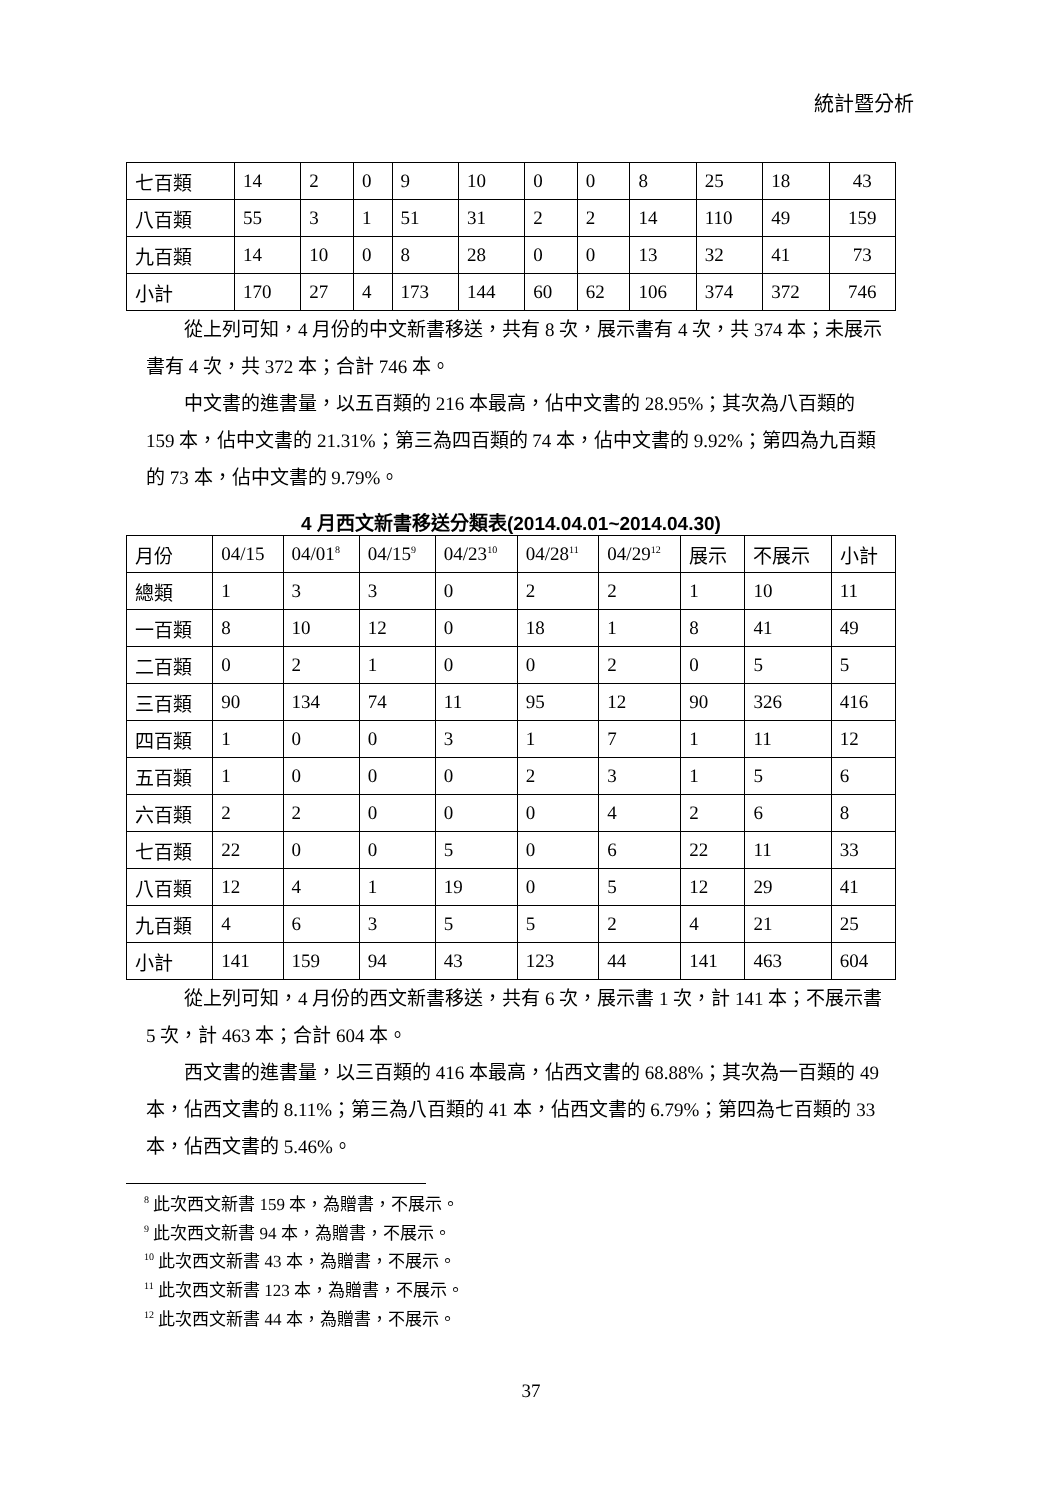統計暨分析
| 七百類 | 14 | 2 | 0 | 9 | 10 | 0 | 0 | 8 | 25 | 18 | 43 |
| 八百類 | 55 | 3 | 1 | 51 | 31 | 2 | 2 | 14 | 110 | 49 | 159 |
| 九百類 | 14 | 10 | 0 | 8 | 28 | 0 | 0 | 13 | 32 | 41 | 73 |
| 小計 | 170 | 27 | 4 | 173 | 144 | 60 | 62 | 106 | 374 | 372 | 746 |
從上列可知，4 月份的中文新書移送，共有 8 次，展示書有 4 次，共 374 本；未展示書有 4 次，共 372 本；合計 746 本。
中文書的進書量，以五百類的 216 本最高，佔中文書的 28.95%；其次為八百類的 159 本，佔中文書的 21.31%；第三為四百類的 74 本，佔中文書的 9.92%；第四為九百類的 73 本，佔中文書的 9.79%。
4 月西文新書移送分類表(2014.04.01~2014.04.30)
| 月份 | 04/15 | 04/01<sup>8</sup> | 04/15<sup>9</sup> | 04/23<sup>10</sup> | 04/28<sup>11</sup> | 04/29<sup>12</sup> | 展示 | 不展示 | 小計 |
| --- | --- | --- | --- | --- | --- | --- | --- | --- | --- |
| 總類 | 1 | 3 | 3 | 0 | 2 | 2 | 1 | 10 | 11 |
| 一百類 | 8 | 10 | 12 | 0 | 18 | 1 | 8 | 41 | 49 |
| 二百類 | 0 | 2 | 1 | 0 | 0 | 2 | 0 | 5 | 5 |
| 三百類 | 90 | 134 | 74 | 11 | 95 | 12 | 90 | 326 | 416 |
| 四百類 | 1 | 0 | 0 | 3 | 1 | 7 | 1 | 11 | 12 |
| 五百類 | 1 | 0 | 0 | 0 | 2 | 3 | 1 | 5 | 6 |
| 六百類 | 2 | 2 | 0 | 0 | 0 | 4 | 2 | 6 | 8 |
| 七百類 | 22 | 0 | 0 | 5 | 0 | 6 | 22 | 11 | 33 |
| 八百類 | 12 | 4 | 1 | 19 | 0 | 5 | 12 | 29 | 41 |
| 九百類 | 4 | 6 | 3 | 5 | 5 | 2 | 4 | 21 | 25 |
| 小計 | 141 | 159 | 94 | 43 | 123 | 44 | 141 | 463 | 604 |
從上列可知，4 月份的西文新書移送，共有 6 次，展示書 1 次，計 141 本；不展示書 5 次，計 463 本；合計 604 本。
西文書的進書量，以三百類的 416 本最高，佔西文書的 68.88%；其次為一百類的 49 本，佔西文書的 8.11%；第三為八百類的 41 本，佔西文書的 6.79%；第四為七百類的 33 本，佔西文書的 5.46%。
<sup>8</sup> 此次西文新書 159 本，為贈書，不展示。
<sup>9</sup> 此次西文新書 94 本，為贈書，不展示。
<sup>10</sup> 此次西文新書 43 本，為贈書，不展示。
<sup>11</sup> 此次西文新書 123 本，為贈書，不展示。
<sup>12</sup> 此次西文新書 44 本，為贈書，不展示。
37